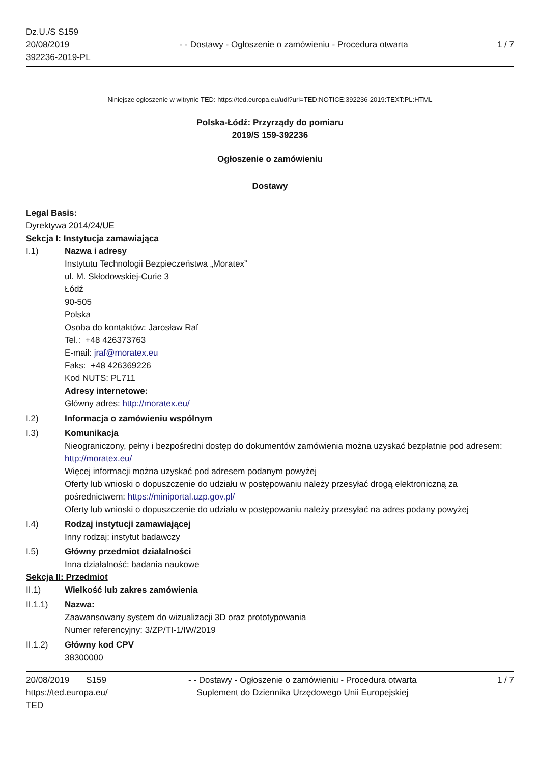Dz.U./S S159
20/08/2019
392236-2019-PL
- - Dostawy - Ogłoszenie o zamówieniu - Procedura otwarta
1 / 7
Niniejsze ogłoszenie w witrynie TED: https://ted.europa.eu/udl?uri=TED:NOTICE:392236-2019:TEXT:PL:HTML
Polska-Łódź: Przyrządy do pomiaru
2019/S 159-392236
Ogłoszenie o zamówieniu
Dostawy
Legal Basis:
Dyrektywa 2014/24/UE
Sekcja I: Instytucja zamawiająca
I.1) Nazwa i adresy
Instytutu Technologii Bezpieczeństwa „Moratex”
ul. M. Skłodowskiej-Curie 3
Łódź
90-505
Polska
Osoba do kontaktów: Jarosław Raf
Tel.: +48 426373763
E-mail: jraf@moratex.eu
Faks: +48 426369226
Kod NUTS: PL711
Adresy internetowe:
Główny adres: http://moratex.eu/
I.2) Informacja o zamówieniu wspólnym
I.3) Komunikacja
Nieograniczony, pełny i bezpośredni dostęp do dokumentów zamówienia można uzyskać bezpłatnie pod adresem: http://moratex.eu/
Więcej informacji można uzyskać pod adresem podanym powyżej
Oferty lub wnioski o dopuszczenie do udziału w postępowaniu należy przesyłać drogą elektroniczną za pośrednictwem: https://miniportal.uzp.gov.pl/
Oferty lub wnioski o dopuszczenie do udziału w postępowaniu należy przesyłać na adres podany powyżej
I.4) Rodzaj instytucji zamawiającej
Inny rodzaj: instytut badawczy
I.5) Główny przedmiot działalności
Inna działalność: badania naukowe
Sekcja II: Przedmiot
II.1) Wielkość lub zakres zamówienia
II.1.1) Nazwa:
Zaawansowany system do wizualizacji 3D oraz prototypowania
Numer referencyjny: 3/ZP/TI-1/IW/2019
II.1.2) Główny kod CPV
38300000
20/08/2019 S159
https://ted.europa.eu/
TED
- - Dostawy - Ogłoszenie o zamówieniu - Procedura otwarta
Suplement do Dziennika Urzędowego Unii Europejskiej
1 / 7